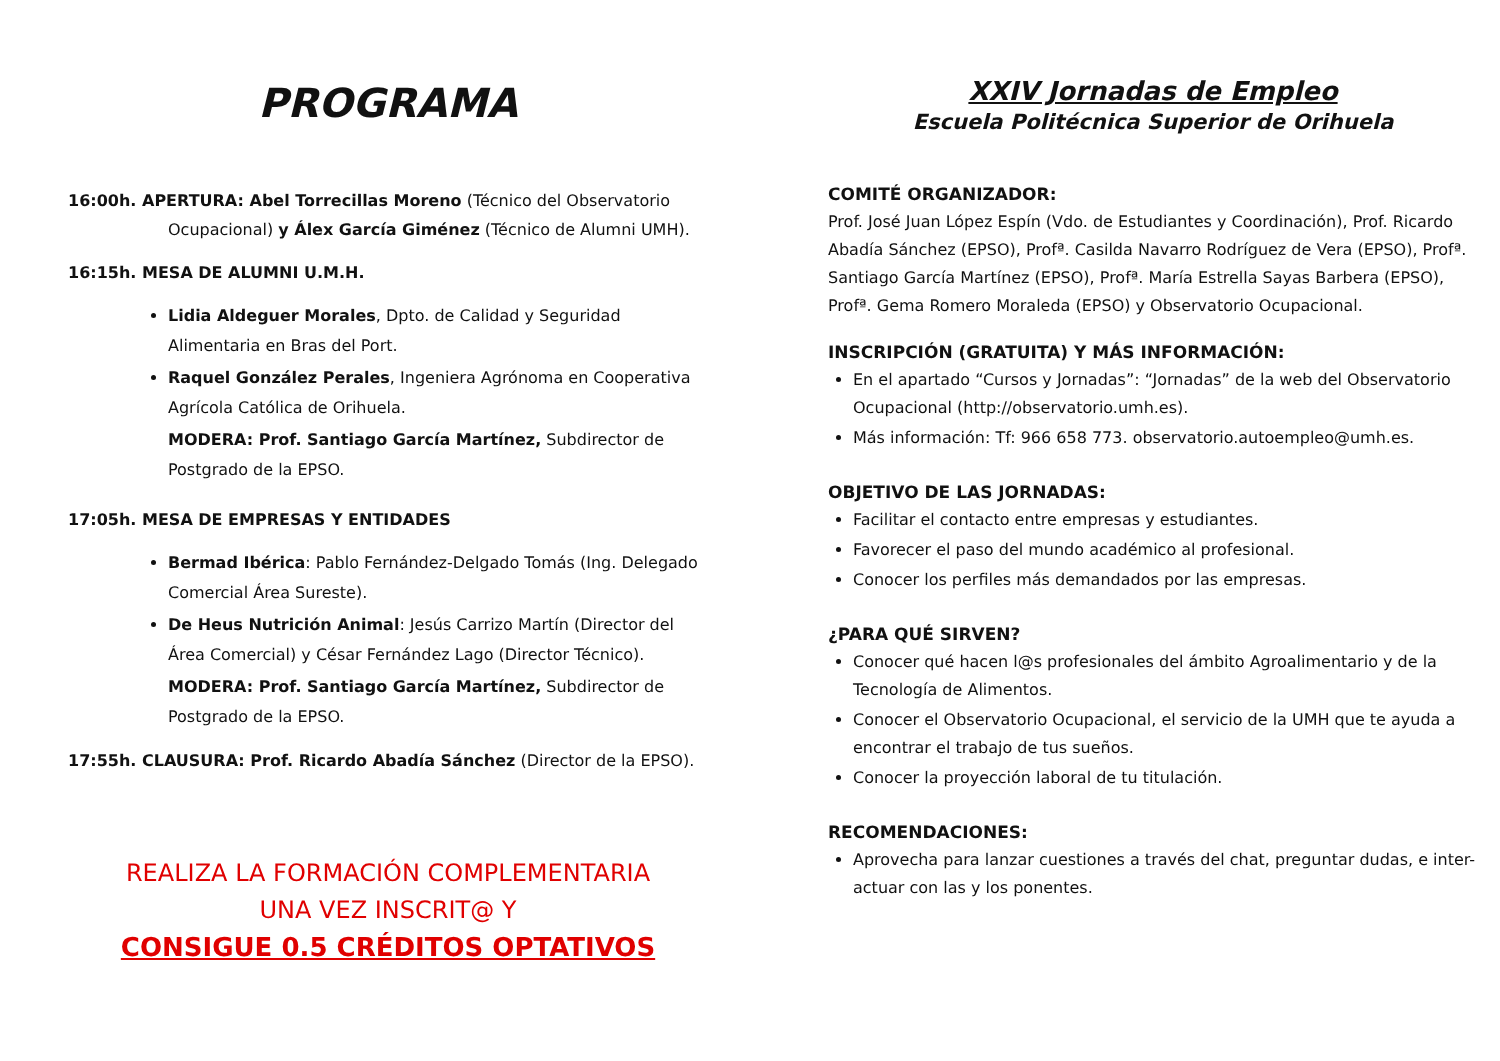PROGRAMA
16:00h. APERTURA: Abel Torrecillas Moreno (Técnico del Observatorio
Ocupacional) y Álex García Giménez (Técnico de Alumni UMH).
16:15h. MESA DE ALUMNI U.M.H.
Lidia Aldeguer Morales, Dpto. de Calidad y Seguridad Alimentaria en Bras del Port.
Raquel González Perales, Ingeniera Agrónoma en Cooperativa Agrícola Católica de Orihuela.
MODERA: Prof. Santiago García Martínez, Subdirector de Postgrado de la EPSO.
17:05h. MESA DE EMPRESAS Y ENTIDADES
Bermad Ibérica: Pablo Fernández-Delgado Tomás (Ing. Delegado Comercial Área Sureste).
De Heus Nutrición Animal: Jesús Carrizo Martín (Director del Área Comercial) y César Fernández Lago (Director Técnico).
MODERA: Prof. Santiago García Martínez, Subdirector de Postgrado de la EPSO.
17:55h. CLAUSURA: Prof. Ricardo Abadía Sánchez (Director de la EPSO).
REALIZA LA FORMACIÓN COMPLEMENTARIA
UNA VEZ INSCRIT@ Y
CONSIGUE 0.5 CRÉDITOS OPTATIVOS
XXIV Jornadas de Empleo
Escuela Politécnica Superior de Orihuela
COMITÉ ORGANIZADOR:
Prof. José Juan López Espín (Vdo. de Estudiantes y Coordinación), Prof. Ricardo Abadía Sánchez (EPSO), Profª. Casilda Navarro Rodríguez de Vera (EPSO), Profª. Santiago García Martínez (EPSO), Profª. María Estrella Sayas Barbera (EPSO), Profª. Gema Romero Moraleda (EPSO) y Observatorio Ocupacional.
INSCRIPCIÓN (GRATUITA) Y MÁS INFORMACIÓN:
En el apartado “Cursos y Jornadas”: “Jornadas” de la web del Observatorio Ocupacional (http://observatorio.umh.es).
Más información: Tf: 966 658 773. observatorio.autoempleo@umh.es.
OBJETIVO DE LAS JORNADAS:
Facilitar el contacto entre empresas y estudiantes.
Favorecer el paso del mundo académico al profesional.
Conocer los perfiles más demandados por las empresas.
¿PARA QUÉ SIRVEN?
Conocer qué hacen l@s profesionales del ámbito Agroalimentario y de la Tecnología de Alimentos.
Conocer el Observatorio Ocupacional, el servicio de la UMH que te ayuda a encontrar el trabajo de tus sueños.
Conocer la proyección laboral de tu titulación.
RECOMENDACIONES:
Aprovecha para lanzar cuestiones a través del chat, preguntar dudas, e inter-actuar con las y los ponentes.